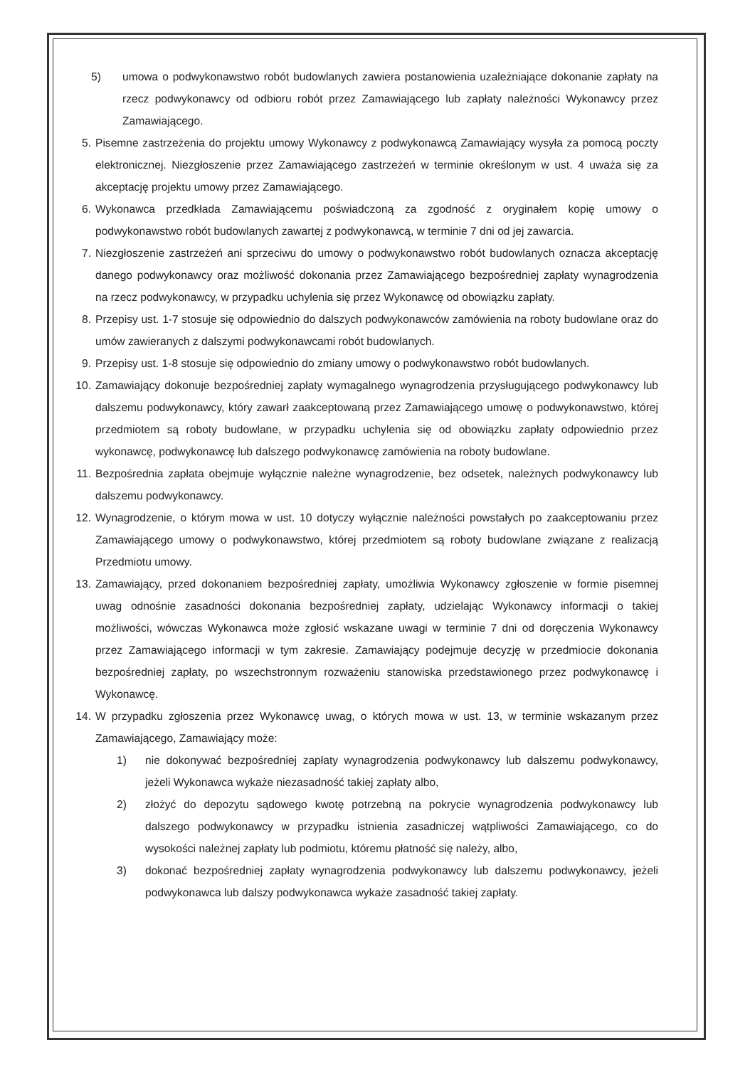5) umowa o podwykonawstwo robót budowlanych zawiera postanowienia uzależniające dokonanie zapłaty na rzecz podwykonawcy od odbioru robót przez Zamawiającego lub zapłaty należności Wykonawcy przez Zamawiającego.
5. Pisemne zastrzeżenia do projektu umowy Wykonawcy z podwykonawcą Zamawiający wysyła za pomocą poczty elektronicznej. Niezgłoszenie przez Zamawiającego zastrzeżeń w terminie określonym w ust. 4 uważa się za akceptację projektu umowy przez Zamawiającego.
6. Wykonawca przedkłada Zamawiającemu poświadczoną za zgodność z oryginałem kopię umowy o podwykonawstwo robót budowlanych zawartej z podwykonawcą, w terminie 7 dni od jej zawarcia.
7. Niezgłoszenie zastrzeżeń ani sprzeciwu do umowy o podwykonawstwo robót budowlanych oznacza akceptację danego podwykonawcy oraz możliwość dokonania przez Zamawiającego bezpośredniej zapłaty wynagrodzenia na rzecz podwykonawcy, w przypadku uchylenia się przez Wykonawcę od obowiązku zapłaty.
8. Przepisy ust. 1-7 stosuje się odpowiednio do dalszych podwykonawców zamówienia na roboty budowlane oraz do umów zawieranych z dalszymi podwykonawcami robót budowlanych.
9. Przepisy ust. 1-8 stosuje się odpowiednio do zmiany umowy o podwykonawstwo robót budowlanych.
10. Zamawiający dokonuje bezpośredniej zapłaty wymagalnego wynagrodzenia przysługującego podwykonawcy lub dalszemu podwykonawcy, który zawarł zaakceptowaną przez Zamawiającego umowę o podwykonawstwo, której przedmiotem są roboty budowlane, w przypadku uchylenia się od obowiązku zapłaty odpowiednio przez wykonawcę, podwykonawcę lub dalszego podwykonawcę zamówienia na roboty budowlane.
11. Bezpośrednia zapłata obejmuje wyłącznie należne wynagrodzenie, bez odsetek, należnych podwykonawcy lub dalszemu podwykonawcy.
12. Wynagrodzenie, o którym mowa w ust. 10 dotyczy wyłącznie należności powstałych po zaakceptowaniu przez Zamawiającego umowy o podwykonawstwo, której przedmiotem są roboty budowlane związane z realizacją Przedmiotu umowy.
13. Zamawiający, przed dokonaniem bezpośredniej zapłaty, umożliwia Wykonawcy zgłoszenie w formie pisemnej uwag odnośnie zasadności dokonania bezpośredniej zapłaty, udzielając Wykonawcy informacji o takiej możliwości, wówczas Wykonawca może zgłosić wskazane uwagi w terminie 7 dni od doręczenia Wykonawcy przez Zamawiającego informacji w tym zakresie. Zamawiający podejmuje decyzję w przedmiocie dokonania bezpośredniej zapłaty, po wszechstronnym rozważeniu stanowiska przedstawionego przez podwykonawcę i Wykonawcę.
14. W przypadku zgłoszenia przez Wykonawcę uwag, o których mowa w ust. 13, w terminie wskazanym przez Zamawiającego, Zamawiający może:
1) nie dokonywać bezpośredniej zapłaty wynagrodzenia podwykonawcy lub dalszemu podwykonawcy, jeżeli Wykonawca wykaże niezasadność takiej zapłaty albo,
2) złożyć do depozytu sądowego kwotę potrzebną na pokrycie wynagrodzenia podwykonawcy lub dalszego podwykonawcy w przypadku istnienia zasadniczej wątpliwości Zamawiającego, co do wysokości należnej zapłaty lub podmiotu, któremu płatność się należy, albo,
3) dokonać bezpośredniej zapłaty wynagrodzenia podwykonawcy lub dalszemu podwykonawcy, jeżeli podwykonawca lub dalszy podwykonawca wykaże zasadność takiej zapłaty.